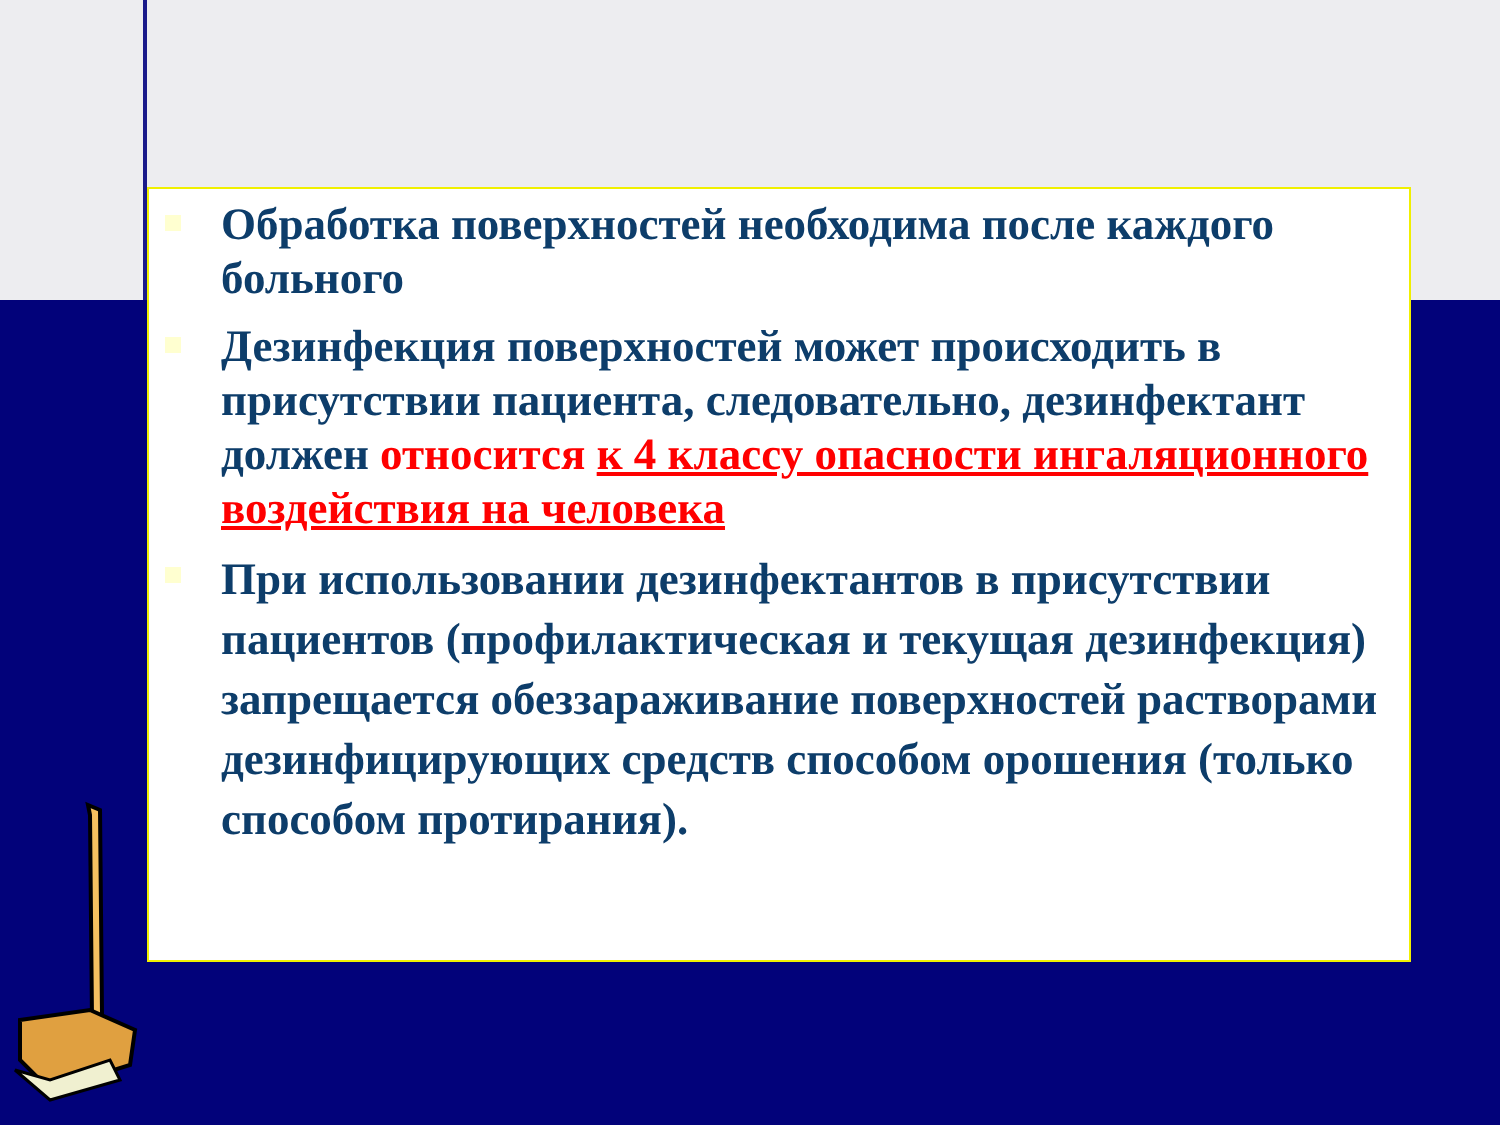Обработка поверхностей необходима после каждого больного
Дезинфекция поверхностей может происходить в присутствии пациента, следовательно, дезинфектант должен относится к 4 классу опасности ингаляционного воздействия на человека
При использовании дезинфектантов в присутствии пациентов (профилактическая и текущая дезинфекция) запрещается обеззараживание поверхностей растворами дезинфицирующих средств способом орошения (только способом протирания).